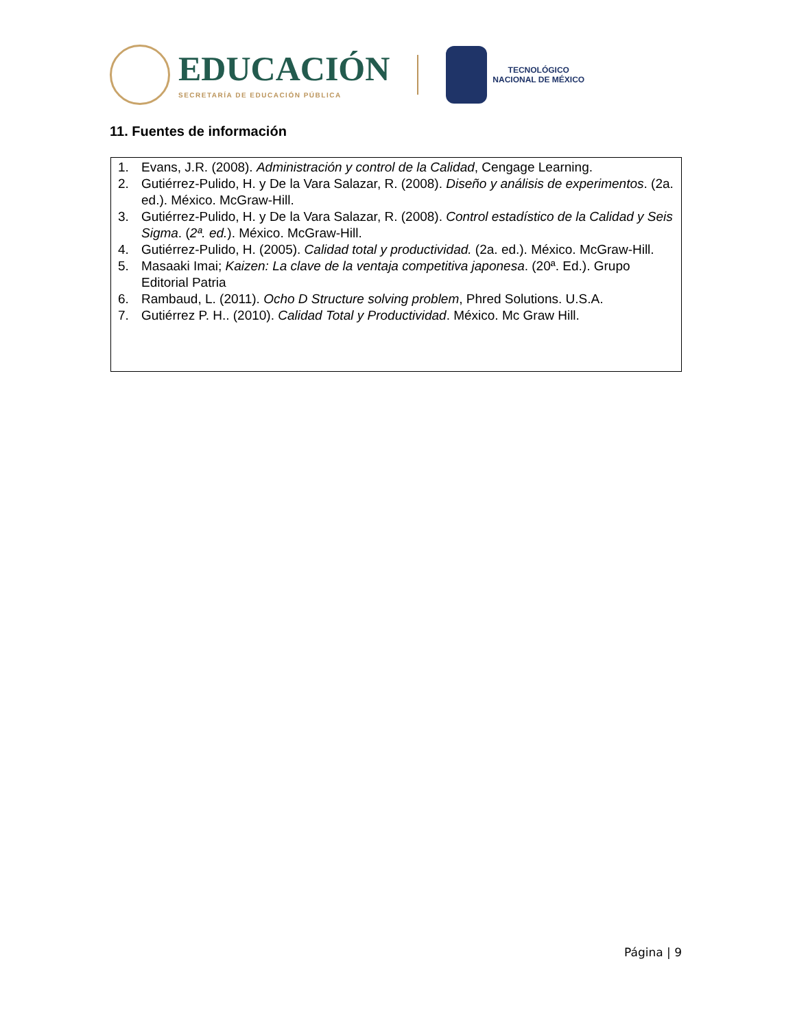EDUCACIÓN
SECRETARÍA DE EDUCACIÓN PÚBLICA
TECNOLÓGICO
NACIONAL DE MÉXICO
11. Fuentes de información
| 1. Evans, J.R. (2008). Administración y control de la Calidad , Cengage Learning. 2. Gutiérrez-Pulido, H. y De la Vara Salazar, R. (2008). Diseño y análisis de experimentos . (2a. ed.). México. McGraw-Hill. 3. Gutiérrez-Pulido, H. y De la Vara Salazar, R. (2008). Control estadístico de la Calidad y Seis Sigma . ( 2ª. ed. ). México. McGraw-Hill. 4. Gutiérrez-Pulido, H. (2005). Calidad total y productividad. (2a. ed.). México. McGraw-Hill. 5. Masaaki Imai; Kaizen: La clave de la ventaja competitiva japonesa . (20ª. Ed.). Grupo Editorial Patria 6. Rambaud, L. (2011). Ocho D Structure solving problem , Phred Solutions. U.S.A. 7. Gutiérrez P. H.. (2010). Calidad Total y Productividad . México. Mc Graw Hill. |
Página | 9